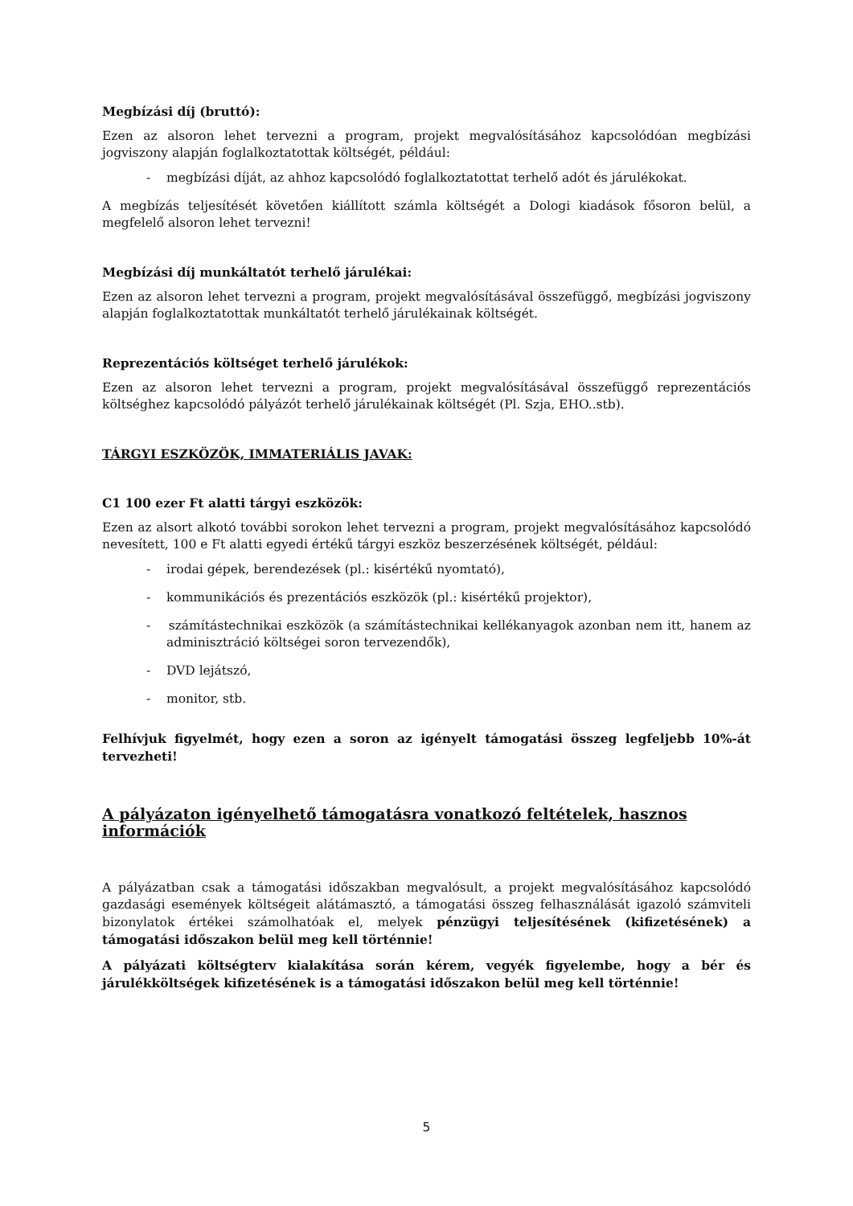Megbízási díj (bruttó):
Ezen az alsoron lehet tervezni a program, projekt megvalósításához kapcsolódóan megbízási jogviszony alapján foglalkoztatottak költségét, például:
- megbízási díját, az ahhoz kapcsolódó foglalkoztatottat terhelő adót és járulékokat.
A megbízás teljesítését követően kiállított számla költségét a Dologi kiadások fősoron belül, a megfelelő alsoron lehet tervezni!
Megbízási díj munkáltatót terhelő járulékai:
Ezen az alsoron lehet tervezni a program, projekt megvalósításával összefüggő, megbízási jogviszony alapján foglalkoztatottak munkáltatót terhelő járulékainak költségét.
Reprezentációs költséget terhelő járulékok:
Ezen az alsoron lehet tervezni a program, projekt megvalósításával összefüggő reprezentációs költséghez kapcsolódó pályázót terhelő járulékainak költségét (Pl. Szja, EHO..stb).
TÁRGYI ESZKÖZÖK, IMMATERIÁLIS JAVAK:
C1 100 ezer Ft alatti tárgyi eszközök:
Ezen az alsort alkotó további sorokon lehet tervezni a program, projekt megvalósításához kapcsolódó nevesített, 100 e Ft alatti egyedi értékű tárgyi eszköz beszerzésének költségét, például:
- irodai gépek, berendezések (pl.: kisértékű nyomtató),
- kommunikációs és prezentációs eszközök (pl.: kisértékű projektor),
- számítástechnikai eszközök (a számítástechnikai kellékanyagok azonban nem itt, hanem az adminisztráció költségei soron tervezendők),
- DVD lejátszó,
- monitor, stb.
Felhívjuk figyelmét, hogy ezen a soron az igényelt támogatási összeg legfeljebb 10%-át tervezheti!
A pályázaton igényelhető támogatásra vonatkozó feltételek, hasznos információk
A pályázatban csak a támogatási időszakban megvalósult, a projekt megvalósításához kapcsolódó gazdasági események költségeit alátámasztó, a támogatási összeg felhasználását igazoló számviteli bizonylatok értékei számolhatóak el, melyek pénzügyi teljesítésének (kifizetésének) a támogatási időszakon belül meg kell történnie!
A pályázati költségterv kialakítása során kérem, vegyék figyelembe, hogy a bér és járulékköltségek kifizetésének is a támogatási időszakon belül meg kell történnie!
5